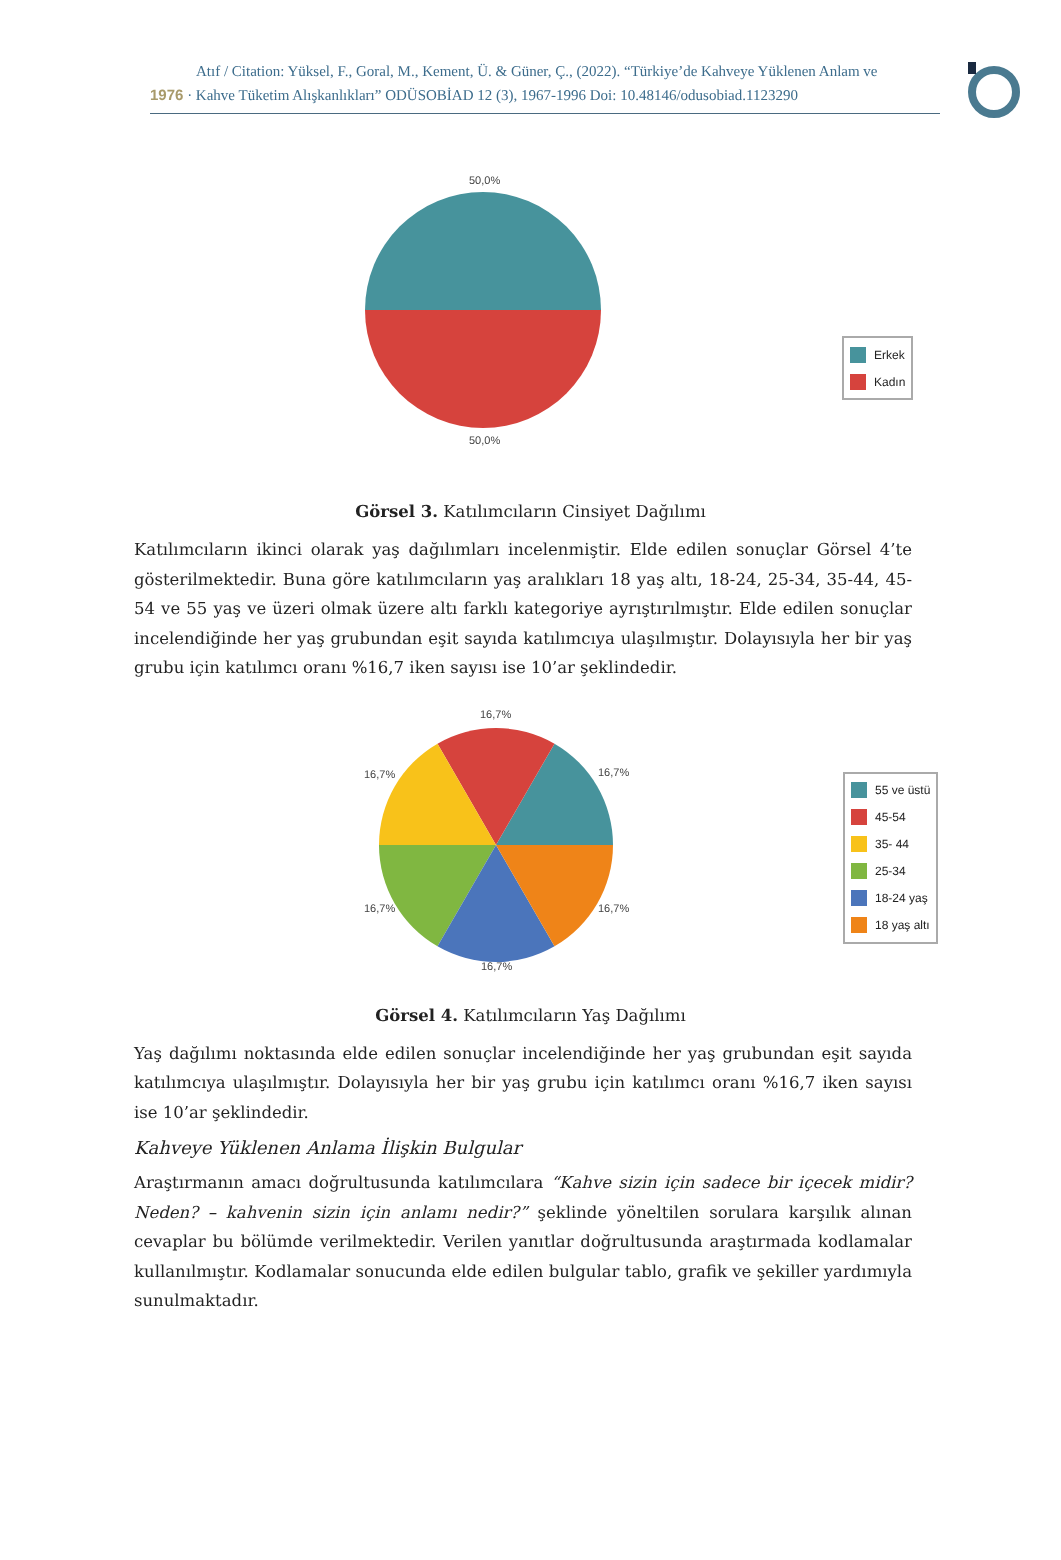Atıf / Citation: Yüksel, F., Goral, M., Kement, Ü. & Güner, Ç., (2022). “Türkiye’de Kahveye Yüklenen Anlam ve
1976 · Kahve Tüketim Alışkanlıkları” ODÜSOBİAD 12 (3), 1967-1996 Doi: 10.48146/odusobiad.1123290
50,0%
50,0%
Erkek
Kadın
Görsel 3. Katılımcıların Cinsiyet Dağılımı
Katılımcıların ikinci olarak yaş dağılımları incelenmiştir. Elde edilen sonuçlar Görsel 4’te gösterilmektedir. Buna göre katılımcıların yaş aralıkları 18 yaş altı, 18-24, 25-34, 35-44, 45-54 ve 55 yaş ve üzeri olmak üzere altı farklı kategoriye ayrıştırılmıştır. Elde edilen sonuçlar incelendiğinde her yaş grubundan eşit sayıda katılımcıya ulaşılmıştır. Dolayısıyla her bir yaş grubu için katılımcı oranı %16,7 iken sayısı ise 10’ar şeklindedir.
16,7%
16,7% 16,7%
16,7% 16,7%
16,7%
55 ve üstü
45-54
35- 44
25-34
18-24 yaş
18 yaş altı
Görsel 4. Katılımcıların Yaş Dağılımı
Yaş dağılımı noktasında elde edilen sonuçlar incelendiğinde her yaş grubundan eşit sayıda katılımcıya ulaşılmıştır. Dolayısıyla her bir yaş grubu için katılımcı oranı %16,7 iken sayısı ise 10’ar şeklindedir.
Kahveye Yüklenen Anlama İlişkin Bulgular
Araştırmanın amacı doğrultusunda katılımcılara “Kahve sizin için sadece bir içecek midir? Neden? – kahvenin sizin için anlamı nedir?” şeklinde yöneltilen sorulara karşılık alınan cevaplar bu bölümde verilmektedir. Verilen yanıtlar doğrultusunda araştırmada kodlamalar kullanılmıştır. Kodlamalar sonucunda elde edilen bulgular tablo, grafik ve şekiller yardımıyla sunulmaktadır.